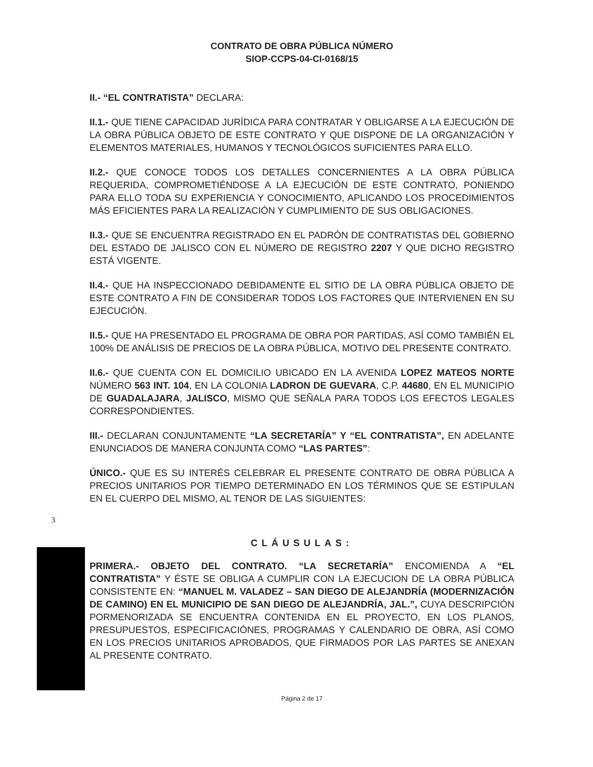CONTRATO DE OBRA PÚBLICA NÚMERO
SIOP-CCPS-04-CI-0168/15
II.- “EL CONTRATISTA” DECLARA:
II.1.- QUE TIENE CAPACIDAD JURÍDICA PARA CONTRATAR Y OBLIGARSE A LA EJECUCIÓN DE LA OBRA PÚBLICA OBJETO DE ESTE CONTRATO Y QUE DISPONE DE LA ORGANIZACIÓN Y ELEMENTOS MATERIALES, HUMANOS Y TECNOLÓGICOS SUFICIENTES PARA ELLO.
II.2.- QUE CONOCE TODOS LOS DETALLES CONCERNIENTES A LA OBRA PÚBLICA REQUERIDA, COMPROMETIÉNDOSE A LA EJECUCIÓN DE ESTE CONTRATO, PONIENDO PARA ELLO TODA SU EXPERIENCIA Y CONOCIMIENTO, APLICANDO LOS PROCEDIMIENTOS MÁS EFICIENTES PARA LA REALIZACIÓN Y CUMPLIMIENTO DE SUS OBLIGACIONES.
II.3.- QUE SE ENCUENTRA REGISTRADO EN EL PADRÓN DE CONTRATISTAS DEL GOBIERNO DEL ESTADO DE JALISCO CON EL NÚMERO DE REGISTRO 2207 Y QUE DICHO REGISTRO ESTÁ VIGENTE.
II.4.- QUE HA INSPECCIONADO DEBIDAMENTE EL SITIO DE LA OBRA PÚBLICA OBJETO DE ESTE CONTRATO A FIN DE CONSIDERAR TODOS LOS FACTORES QUE INTERVIENEN EN SU EJECUCIÓN.
II.5.- QUE HA PRESENTADO EL PROGRAMA DE OBRA POR PARTIDAS, ASÍ COMO TAMBIÉN EL 100% DE ANÁLISIS DE PRECIOS DE LA OBRA PÚBLICA, MOTIVO DEL PRESENTE CONTRATO.
II.6.- QUE CUENTA CON EL DOMICILIO UBICADO EN LA AVENIDA LOPEZ MATEOS NORTE NÚMERO 563 INT. 104, EN LA COLONIA LADRON DE GUEVARA, C.P. 44680, EN EL MUNICIPIO DE GUADALAJARA, JALISCO, MISMO QUE SEÑALA PARA TODOS LOS EFECTOS LEGALES CORRESPONDIENTES.
III.- DECLARAN CONJUNTAMENTE “LA SECRETARÍA” Y “EL CONTRATISTA”, EN ADELANTE ENUNCIADOS DE MANERA CONJUNTA COMO “LAS PARTES”:
ÚNICO.- QUE ES SU INTERÉS CELEBRAR EL PRESENTE CONTRATO DE OBRA PÚBLICA A PRECIOS UNITARIOS POR TIEMPO DETERMINADO EN LOS TÉRMINOS QUE SE ESTIPULAN EN EL CUERPO DEL MISMO, AL TENOR DE LAS SIGUIENTES:
3
CLÁUSULAS:
PRIMERA.- OBJETO DEL CONTRATO. “LA SECRETARÍA” ENCOMIENDA A “EL CONTRATISTA” Y ÉSTE SE OBLIGA A CUMPLIR CON LA EJECUCION DE LA OBRA PÚBLICA CONSISTENTE EN: “MANUEL M. VALADEZ – SAN DIEGO DE ALEJANDRÍA (MODERNIZACIÓN DE CAMINO) EN EL MUNICIPIO DE SAN DIEGO DE ALEJANDRÍA, JAL.”, CUYA DESCRIPCIÓN PORMENORIZADA SE ENCUENTRA CONTENIDA EN EL PROYECTO, EN LOS PLANOS, PRESUPUESTOS, ESPECIFICACIÓNES, PROGRAMAS Y CALENDARIO DE OBRA, ASÍ COMO EN LOS PRECIOS UNITARIOS APROBADOS, QUE FIRMADOS POR LAS PARTES SE ANEXAN AL PRESENTE CONTRATO.
Página 2 de 17